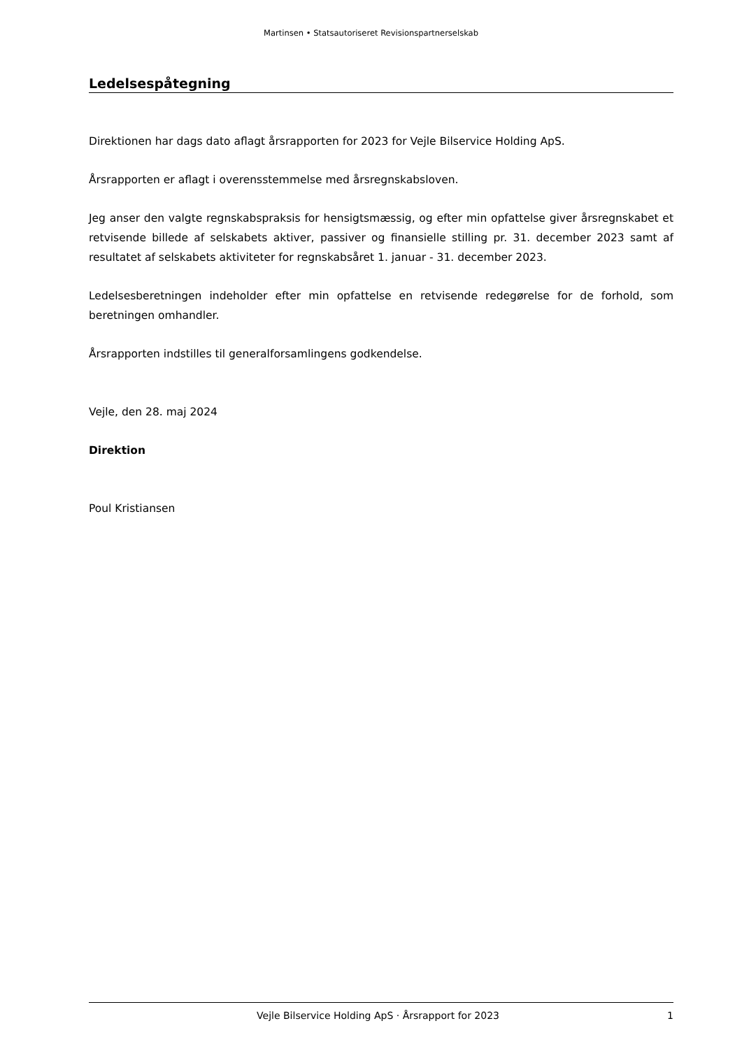Martinsen • Statsautoriseret Revisionspartnerselskab
Ledelsespåtegning
Direktionen har dags dato aflagt årsrapporten for 2023 for Vejle Bilservice Holding ApS.
Årsrapporten er aflagt i overensstemmelse med årsregnskabsloven.
Jeg anser den valgte regnskabspraksis for hensigtsmæssig, og efter min opfattelse giver årsregnskabet et retvisende billede af selskabets aktiver, passiver og finansielle stilling pr. 31. december 2023 samt af resultatet af selskabets aktiviteter for regnskabsåret 1. januar - 31. december 2023.
Ledelsesberetningen indeholder efter min opfattelse en retvisende redegørelse for de forhold, som beretningen omhandler.
Årsrapporten indstilles til generalforsamlingens godkendelse.
Vejle, den 28. maj 2024
Direktion
Poul Kristiansen
Vejle Bilservice Holding ApS · Årsrapport for 2023 1